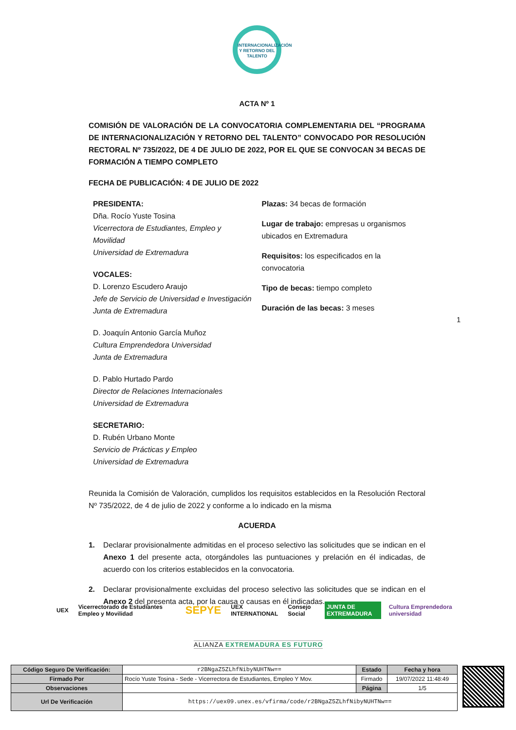INTERNACIONALIZACIÓN
Y RETORNO DEL
TALENTO
ACTA Nº 1
COMISIÓN DE VALORACIÓN DE LA CONVOCATORIA COMPLEMENTARIA DEL “PROGRAMA DE INTERNACIONALIZACIÓN Y RETORNO DEL TALENTO” CONVOCADO POR RESOLUCIÓN RECTORAL Nº 735/2022, DE 4 DE JULIO DE 2022, POR EL QUE SE CONVOCAN 34 BECAS DE FORMACIÓN A TIEMPO COMPLETO
FECHA DE PUBLICACIÓN: 4 DE JULIO DE 2022
PRESIDENTA:
Dña. Rocío Yuste Tosina
Vicerrectora de Estudiantes, Empleo y Movilidad
Universidad de Extremadura
VOCALES:
D. Lorenzo Escudero Araujo
Jefe de Servicio de Universidad e Investigación
Junta de Extremadura
D. Joaquín Antonio García Muñoz
Cultura Emprendedora Universidad
Junta de Extremadura
D. Pablo Hurtado Pardo
Director de Relaciones Internacionales
Universidad de Extremadura
SECRETARIO:
D. Rubén Urbano Monte
Servicio de Prácticas y Empleo
Universidad de Extremadura
Plazas: 34 becas de formación
Lugar de trabajo: empresas u organismos ubicados en Extremadura
Requisitos: los especificados en la convocatoria
Tipo de becas: tiempo completo
Duración de las becas: 3 meses
Reunida la Comisión de Valoración, cumplidos los requisitos establecidos en la Resolución Rectoral Nº 735/2022, de 4 de julio de 2022 y conforme a lo indicado en la misma
ACUERDA
1. Declarar provisionalmente admitidas en el proceso selectivo las solicitudes que se indican en el Anexo 1 del presente acta, otorgándoles las puntuaciones y prelación en él indicadas, de acuerdo con los criterios establecidos en la convocatoria.
2. Declarar provisionalmente excluidas del proceso selectivo las solicitudes que se indican en el Anexo 2 del presenta acta, por la causa o causas en él indicadas.
1
UEX Vicerrectorado de Estudiantes Empleo y Movilidad SEPYE UEX INTERNATIONAL Consejo Social JUNTA DE EXTREMADURA Cultura Emprendedora universidad
ALIANZA EXTREMADURA ES FUTURO
| Código Seguro De Verificación: | r2BNgaZ5ZLhfNibyNUHTNw== | Estado | Fecha y hora |
| Firmado Por | Rocío Yuste Tosina - Sede - Vicerrectora de Estudiantes, Empleo Y Mov. | Firmado | 19/07/2022 11:48:49 |
| Observaciones | | Página | 1/5 |
| Url De Verificación | https://uex09.unex.es/vfirma/code/r2BNgaZ5ZLhfNibyNUHTNw== | | |